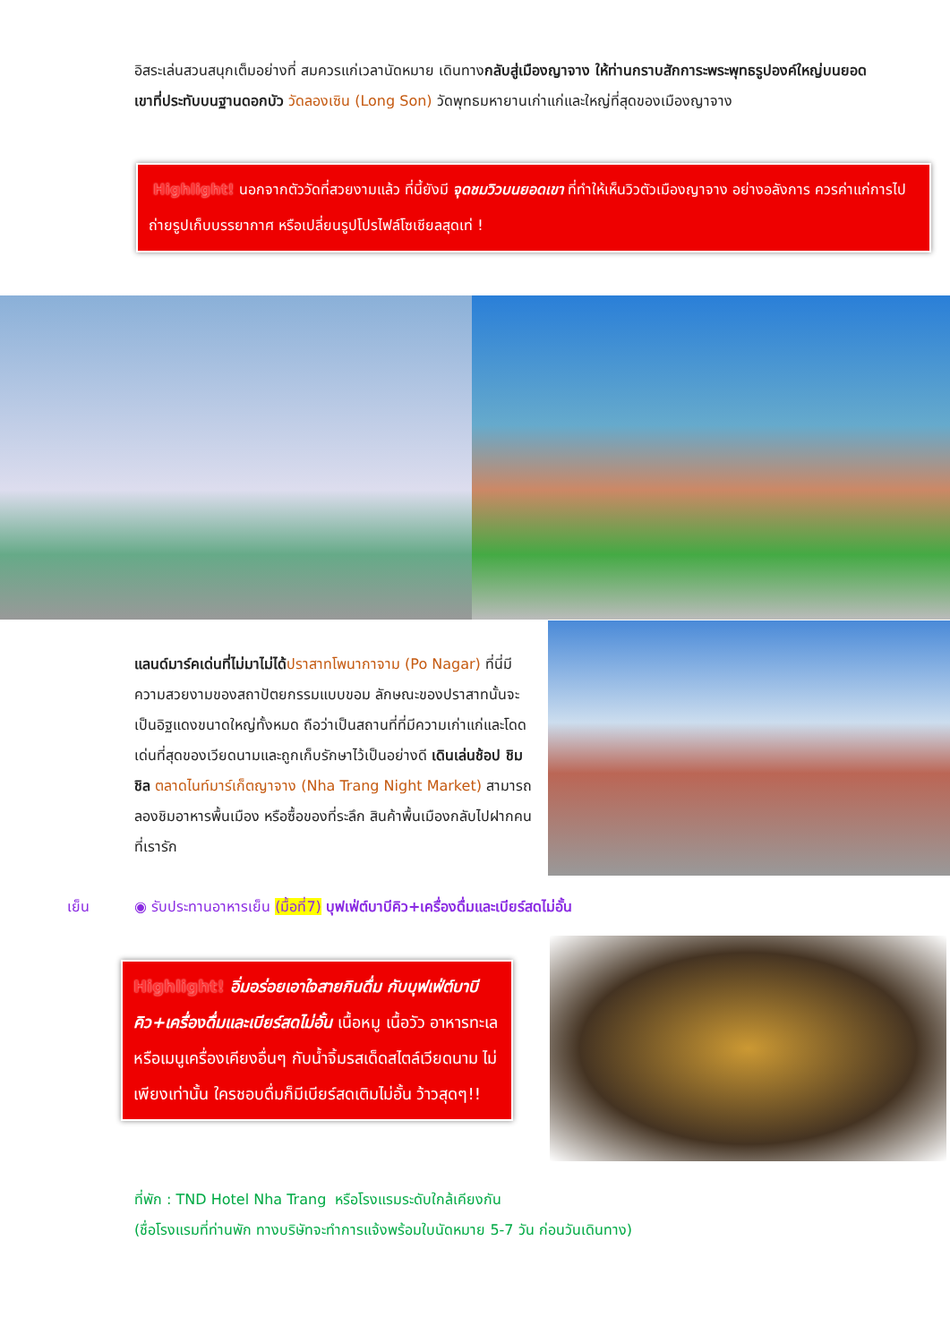อิสระเล่นสวนสนุกเต็มอย่างที่ สมควรแก่เวลานัดหมาย เดินทางกลับสู่เมืองญาจาง ให้ท่านกราบสักการะพระพุทธรูปองค์ใหญ่บนยอดเขาที่ประทับบนฐานดอกบัว วัดลองเซิน (Long Son) วัดพุทธมหายานเก่าแก่และใหญ่ที่สุดของเมืองญาจาง
Highlight! นอกจากตัววัดที่สวยงามแล้ว ที่นี้ยังมี จุดชมวิวบนยอดเขา ที่ทำให้เห็นวิวตัวเมืองญาจาง อย่างอลังการ ควรค่าแก่การไปถ่ายรูปเก็บบรรยากาศ หรือเปลี่ยนรูปโปรไฟล์โซเชียลสุดเท่ !
แลนด์มาร์คเด่นที่ไม่มาไม่ได้ปราสาทโพนากาจาม (Po Nagar) ที่นี่มีความสวยงามของสถาปัตยกรรมแบบขอม ลักษณะของปราสาทนั้นจะเป็นอิฐแดงขนาดใหญ่ทั้งหมด ถือว่าเป็นสถานที่ที่มีความเก่าแก่และโดดเด่นที่สุดของเวียดนามและถูกเก็บรักษาไว้เป็นอย่างดี เดินเล่นช้อป ชิม ชิล ตลาดไนท์มาร์เก็ตญาจาง (Nha Trang Night Market) สามารถลองชิมอาหารพื้นเมือง หรือซื้อของที่ระลึก สินค้าพื้นเมืองกลับไปฝากคนที่เรารัก
เย็น ◉ รับประทานอาหารเย็น (มื้อที่7) บุฟเฟ่ต์บาบีคิว+เครื่องดื่มและเบียร์สดไม่อั้น
Highlight! อิ่มอร่อยเอาใจสายกินดื่ม กับบุฟเฟ่ต์บาบีคิว+เครื่องดื่มและเบียร์สดไม่อั้น เนื้อหมู เนื้อวัว อาหารทะเลหรือเมนูเครื่องเคียงอื่นๆ กับน้ำจิ้มรสเด็ดสไตล์เวียดนาม ไม่เพียงเท่านั้น ใครชอบดื่มก็มีเบียร์สดเติมไม่อั้น ว้าวสุดๆ!!
ที่พัก : TND Hotel Nha Trang หรือโรงแรมระดับใกล้เคียงกัน
(ชื่อโรงแรมที่ท่านพัก ทางบริษัทจะทำการแจ้งพร้อมใบนัดหมาย 5-7 วัน ก่อนวันเดินทาง)